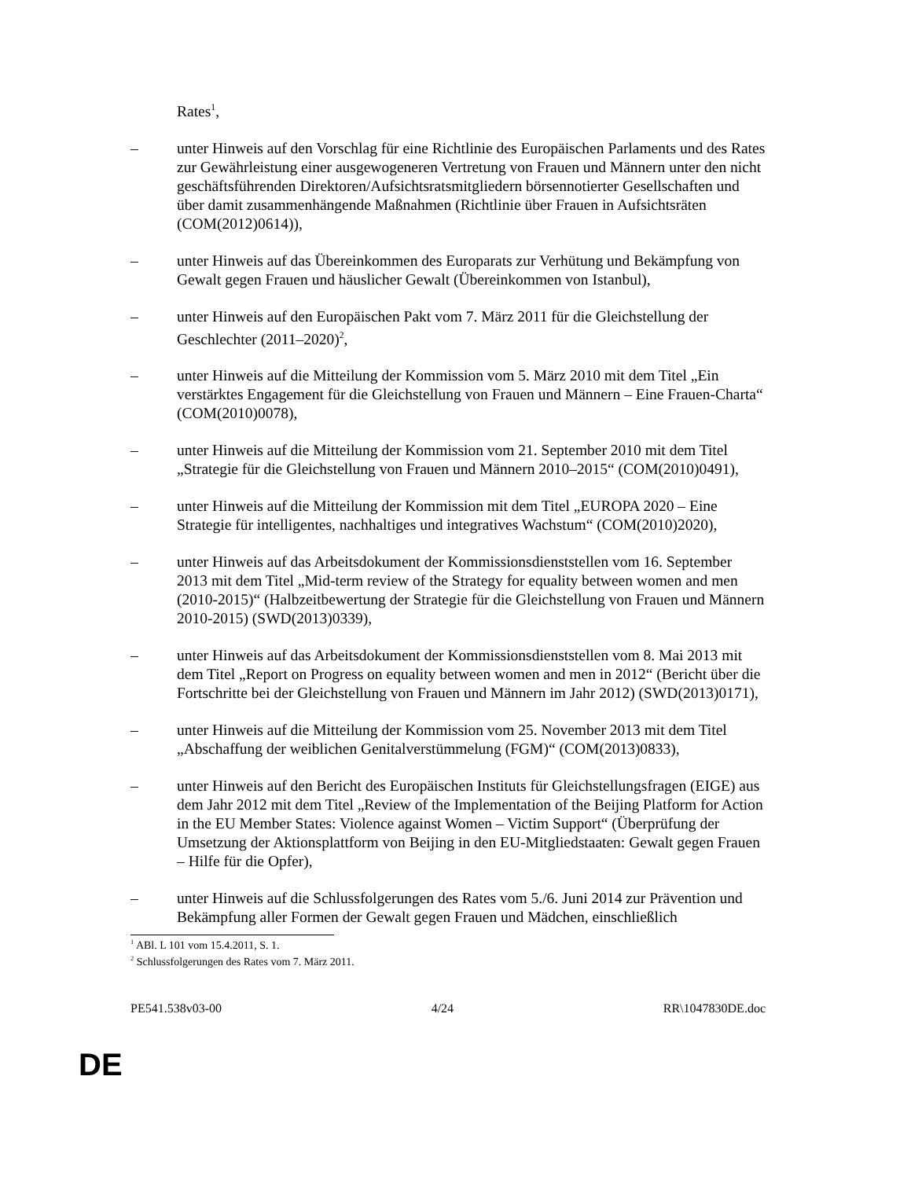Rates<sup>1</sup>,
– unter Hinweis auf den Vorschlag für eine Richtlinie des Europäischen Parlaments und des Rates zur Gewährleistung einer ausgewogeneren Vertretung von Frauen und Männern unter den nicht geschäftsführenden Direktoren/Aufsichtsratsmitgliedern börsennotierter Gesellschaften und über damit zusammenhängende Maßnahmen (Richtlinie über Frauen in Aufsichtsräten (COM(2012)0614)),
– unter Hinweis auf das Übereinkommen des Europarats zur Verhütung und Bekämpfung von Gewalt gegen Frauen und häuslicher Gewalt (Übereinkommen von Istanbul),
– unter Hinweis auf den Europäischen Pakt vom 7. März 2011 für die Gleichstellung der Geschlechter (2011–2020)<sup>2</sup>,
– unter Hinweis auf die Mitteilung der Kommission vom 5. März 2010 mit dem Titel „Ein verstärktes Engagement für die Gleichstellung von Frauen und Männern – Eine Frauen-Charta“ (COM(2010)0078),
– unter Hinweis auf die Mitteilung der Kommission vom 21. September 2010 mit dem Titel „Strategie für die Gleichstellung von Frauen und Männern 2010–2015“ (COM(2010)0491),
– unter Hinweis auf die Mitteilung der Kommission mit dem Titel „EUROPA 2020 – Eine Strategie für intelligentes, nachhaltiges und integratives Wachstum“ (COM(2010)2020),
– unter Hinweis auf das Arbeitsdokument der Kommissionsdienststellen vom 16. September 2013 mit dem Titel „Mid-term review of the Strategy for equality between women and men (2010-2015)“ (Halbzeitbewertung der Strategie für die Gleichstellung von Frauen und Männern 2010-2015) (SWD(2013)0339),
– unter Hinweis auf das Arbeitsdokument der Kommissionsdienststellen vom 8. Mai 2013 mit dem Titel „Report on Progress on equality between women and men in 2012“ (Bericht über die Fortschritte bei der Gleichstellung von Frauen und Männern im Jahr 2012) (SWD(2013)0171),
– unter Hinweis auf die Mitteilung der Kommission vom 25. November 2013 mit dem Titel „Abschaffung der weiblichen Genitalverstümmelung (FGM)“ (COM(2013)0833),
– unter Hinweis auf den Bericht des Europäischen Instituts für Gleichstellungsfragen (EIGE) aus dem Jahr 2012 mit dem Titel „Review of the Implementation of the Beijing Platform for Action in the EU Member States: Violence against Women – Victim Support“ (Überprüfung der Umsetzung der Aktionsplattform von Beijing in den EU-Mitgliedstaaten: Gewalt gegen Frauen – Hilfe für die Opfer),
– unter Hinweis auf die Schlussfolgerungen des Rates vom 5./6. Juni 2014 zur Prävention und Bekämpfung aller Formen der Gewalt gegen Frauen und Mädchen, einschließlich
<sup>1</sup> ABl. L 101 vom 15.4.2011, S. 1.
<sup>2</sup> Schlussfolgerungen des Rates vom 7. März 2011.
PE541.538v03-00 4/24 RR\1047830DE.doc
DE